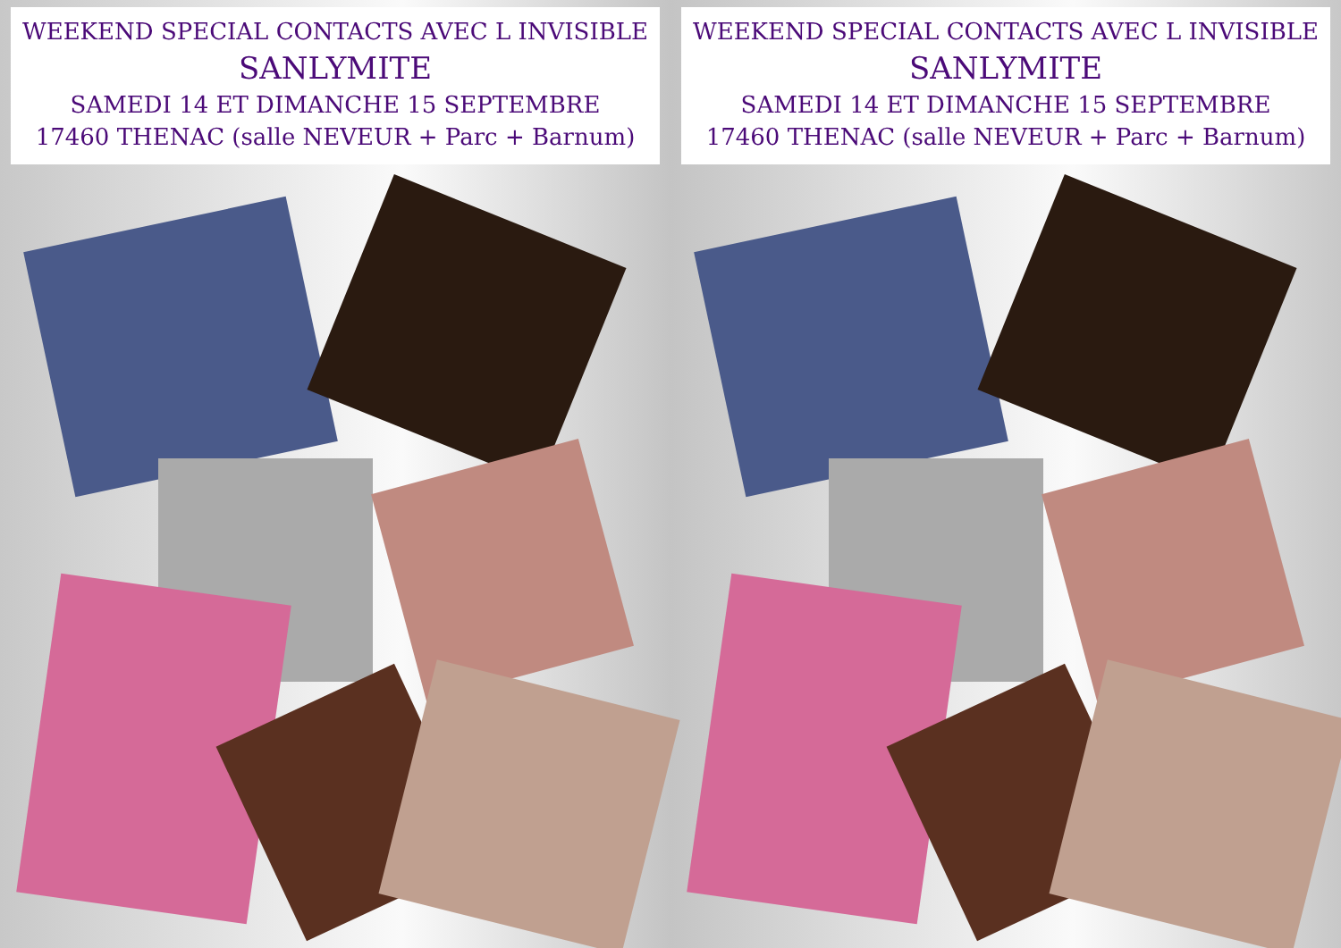WEEKEND SPECIAL CONTACTS AVEC L INVISIBLE
SANLYMITE
SAMEDI 14 ET DIMANCHE 15 SEPTEMBRE
17460 THENAC (salle NEVEUR + Parc + Barnum)
WEEKEND SPECIAL CONTACTS AVEC L INVISIBLE
SANLYMITE
SAMEDI 14 ET DIMANCHE 15 SEPTEMBRE
17460 THENAC (salle NEVEUR + Parc + Barnum)